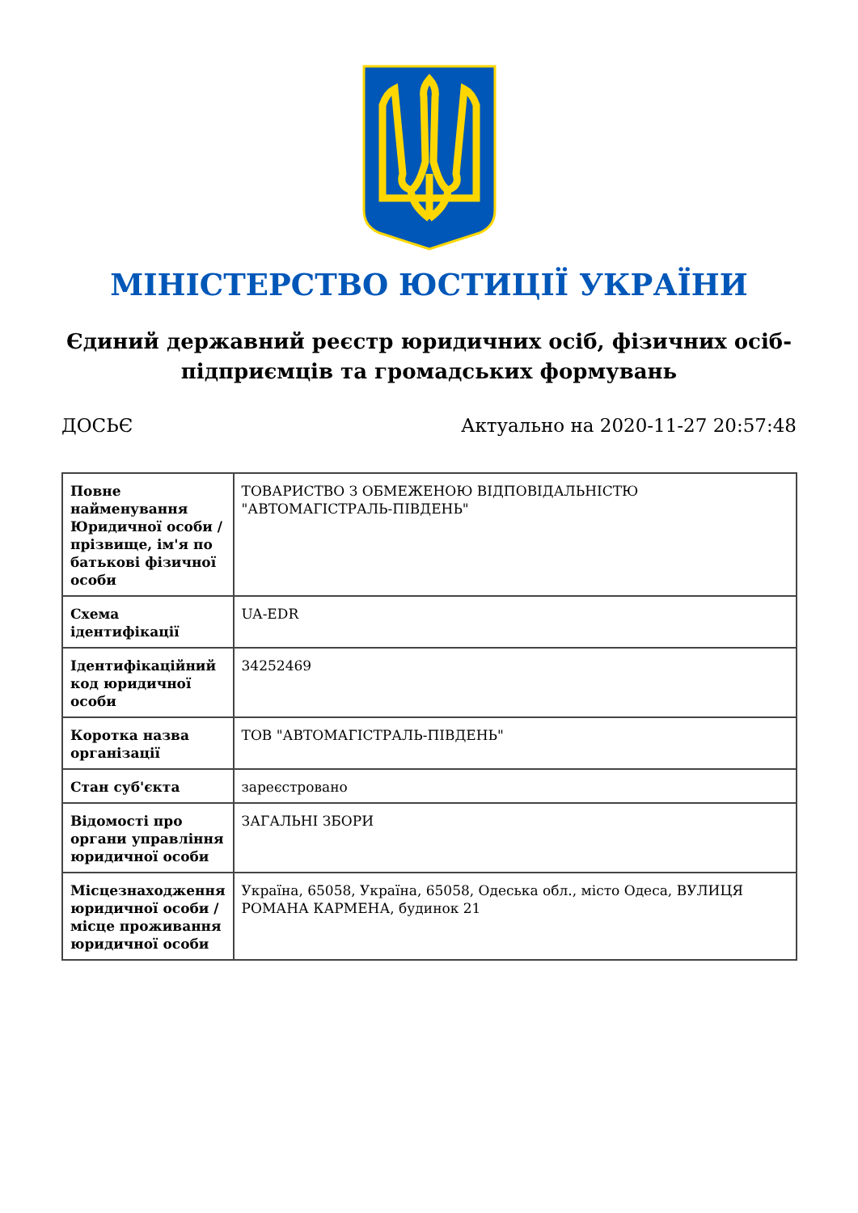МІНІСТЕРСТВО ЮСТИЦІЇ УКРАЇНИ
Єдиний державний реєстр юридичних осіб, фізичних осіб-підприємців та громадських формувань
ДОСЬЄ Актуально на 2020-11-27 20:57:48
| Повне найменування Юридичної особи / прізвище, ім'я по батькові фізичної особи | ТОВАРИСТВО З ОБМЕЖЕНОЮ ВІДПОВІДАЛЬНІСТЮ "АВТОМАГІСТРАЛЬ-ПІВДЕНЬ" |
| Схема ідентифікації | UA-EDR |
| Ідентифікаційний код юридичної особи | 34252469 |
| Коротка назва організації | ТОВ "АВТОМАГІСТРАЛЬ-ПІВДЕНЬ" |
| Стан суб'єкта | зареєстровано |
| Відомості про органи управління юридичної особи | ЗАГАЛЬНІ ЗБОРИ |
| Місцезнаходження юридичної особи / місце проживання юридичної особи | Україна, 65058, Україна, 65058, Одеська обл., місто Одеса, ВУЛИЦЯ РОМАНА КАРМЕНА, будинок 21 |